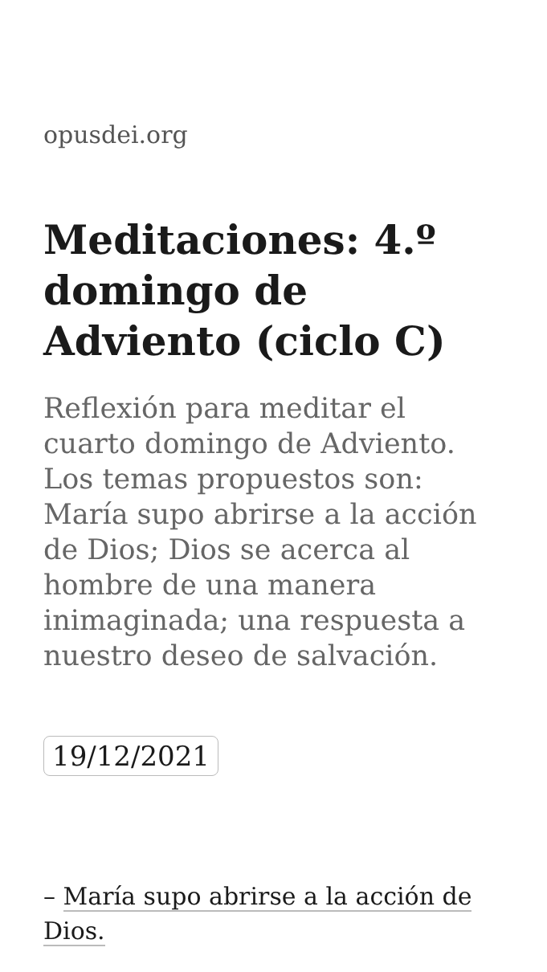opusdei.org
Meditaciones: 4.º domingo de Adviento (ciclo C)
Reflexión para meditar el cuarto domingo de Adviento. Los temas propuestos son: María supo abrirse a la acción de Dios; Dios se acerca al hombre de una manera inimaginada; una respuesta a nuestro deseo de salvación.
19/12/2021
– María supo abrirse a la acción de Dios.